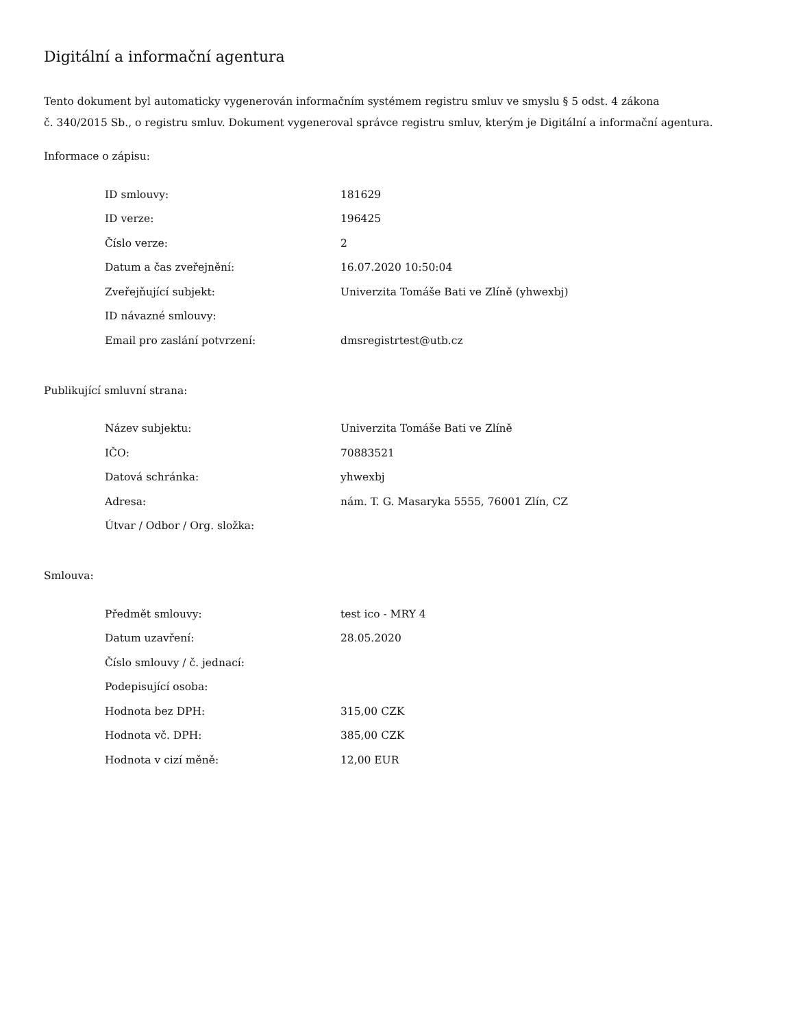Digitální a informační agentura
Tento dokument byl automaticky vygenerován informačním systémem registru smluv ve smyslu § 5 odst. 4 zákona
č. 340/2015 Sb., o registru smluv. Dokument vygeneroval správce registru smluv, kterým je Digitální a informační agentura.
Informace o zápisu:
| ID smlouvy: | 181629 |
| ID verze: | 196425 |
| Číslo verze: | 2 |
| Datum a čas zveřejnění: | 16.07.2020 10:50:04 |
| Zveřejňující subjekt: | Univerzita Tomáše Bati ve Zlíně (yhwexbj) |
| ID návazné smlouvy: | |
| Email pro zaslání potvrzení: | dmsregistrtest@utb.cz |
Publikující smluvní strana:
| Název subjektu: | Univerzita Tomáše Bati ve Zlíně |
| IČO: | 70883521 |
| Datová schránka: | yhwexbj |
| Adresa: | nám. T. G. Masaryka 5555, 76001 Zlín, CZ |
| Útvar / Odbor / Org. složka: | |
Smlouva:
| Předmět smlouvy: | test ico - MRY 4 |
| Datum uzavření: | 28.05.2020 |
| Číslo smlouvy / č. jednací: | |
| Podepisující osoba: | |
| Hodnota bez DPH: | 315,00 CZK |
| Hodnota vč. DPH: | 385,00 CZK |
| Hodnota v cizí měně: | 12,00 EUR |